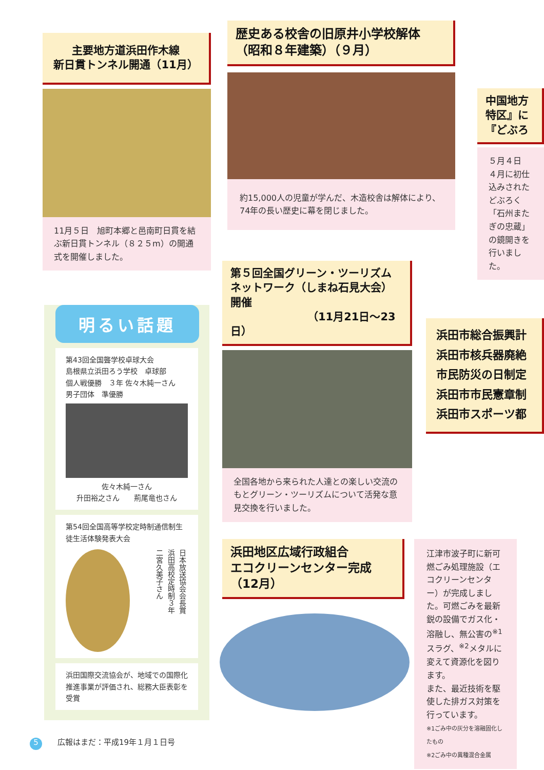主要地方道浜田作木線
新日貫トンネル開通（11月）
11月５日　旭町本郷と邑南町日貫を結ぶ新日貫トンネル（８２５m）の開通式を開催しました。
歴史ある校舎の旧原井小学校解体
（昭和８年建築）（９月）
約15,000人の児童が学んだ、木造校舎は解体により、74年の長い歴史に幕を閉じました。
中国地方
特区』に
『どぶろ
５月４日
４月に初仕込みされたどぶろく「石州またぎの忠蔵」の鏡開きを行いました。
第５回全国グリーン・ツーリズム
ネットワーク（しまね石見大会）開催
（11月21日～23日）
全国各地から来られた人達との楽しい交流のもとグリーン・ツーリズムについて活発な意見交換を行いました。
浜田市総合振興計
浜田市核兵器廃絶
市民防災の日制定
浜田市市民憲章制
浜田市スポーツ都
明るい話題
第43回全国聾学校卓球大会
島根県立浜田ろう学校　卓球部
個人戦優勝　３年 佐々木純一さん
男子団体　準優勝
佐々木純一さん
升田裕之さん　　荊尾竜也さん
第54回全国高等学校定時制通信制生徒生活体験発表大会
日本放送協会会長賞
浜田高校定時制３年
二宮久美子さん
浜田国際交流協会が、地域での国際化推進事業が評価され、総務大臣表彰を受賞
浜田地区広域行政組合
エコクリーンセンター完成
（12月）
江津市波子町に新可燃ごみ処理施設（エコクリーンセンター）が完成しました。可燃ごみを最新鋭の設備でガス化・溶融し、無公害の<sup>※1</sup>スラグ、<sup>※2</sup>メタルに変えて資源化を図ります。
また、最近技術を駆使した排ガス対策を行っています。
※1ごみ中の灰分を溶融固化したもの
※2ごみ中の異種混合金属
5　　広報はまだ：平成19年１月１日号